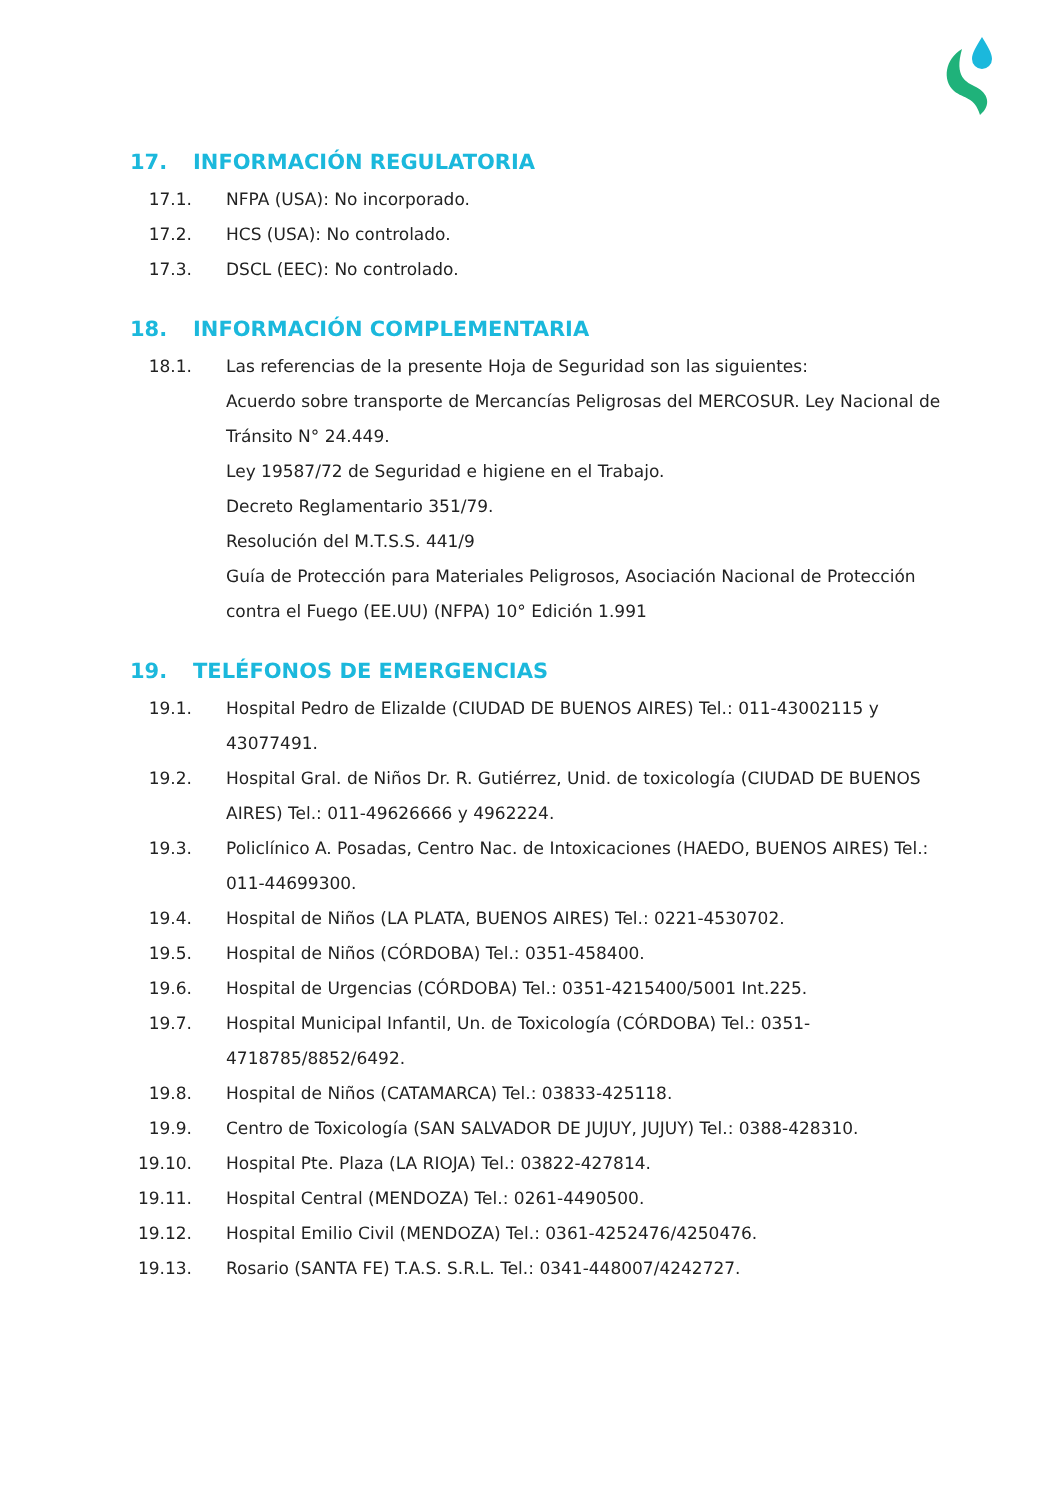17. INFORMACIÓN REGULATORIA
17.1. NFPA (USA): No incorporado.
17.2. HCS (USA): No controlado.
17.3. DSCL (EEC): No controlado.
18. INFORMACIÓN COMPLEMENTARIA
18.1. Las referencias de la presente Hoja de Seguridad son las siguientes:
Acuerdo sobre transporte de Mercancías Peligrosas del MERCOSUR. Ley Nacional de Tránsito N° 24.449.
Ley 19587/72 de Seguridad e higiene en el Trabajo.
Decreto Reglamentario 351/79.
Resolución del M.T.S.S. 441/9
Guía de Protección para Materiales Peligrosos, Asociación Nacional de Protección contra el Fuego (EE.UU) (NFPA) 10° Edición 1.991
19. TELÉFONOS DE EMERGENCIAS
19.1. Hospital Pedro de Elizalde (CIUDAD DE BUENOS AIRES) Tel.: 011-43002115 y 43077491.
19.2. Hospital Gral. de Niños Dr. R. Gutiérrez, Unid. de toxicología (CIUDAD DE BUENOS AIRES) Tel.: 011-49626666 y 4962224.
19.3. Policlínico A. Posadas, Centro Nac. de Intoxicaciones (HAEDO, BUENOS AIRES) Tel.: 011-44699300.
19.4. Hospital de Niños (LA PLATA, BUENOS AIRES) Tel.: 0221-4530702.
19.5. Hospital de Niños (CÓRDOBA) Tel.: 0351-458400.
19.6. Hospital de Urgencias (CÓRDOBA) Tel.: 0351-4215400/5001 Int.225.
19.7. Hospital Municipal Infantil, Un. de Toxicología (CÓRDOBA) Tel.: 0351-4718785/8852/6492.
19.8. Hospital de Niños (CATAMARCA) Tel.: 03833-425118.
19.9. Centro de Toxicología (SAN SALVADOR DE JUJUY, JUJUY) Tel.: 0388-428310.
19.10. Hospital Pte. Plaza (LA RIOJA) Tel.: 03822-427814.
19.11. Hospital Central (MENDOZA) Tel.: 0261-4490500.
19.12. Hospital Emilio Civil (MENDOZA) Tel.: 0361-4252476/4250476.
19.13. Rosario (SANTA FE) T.A.S. S.R.L. Tel.: 0341-448007/4242727.